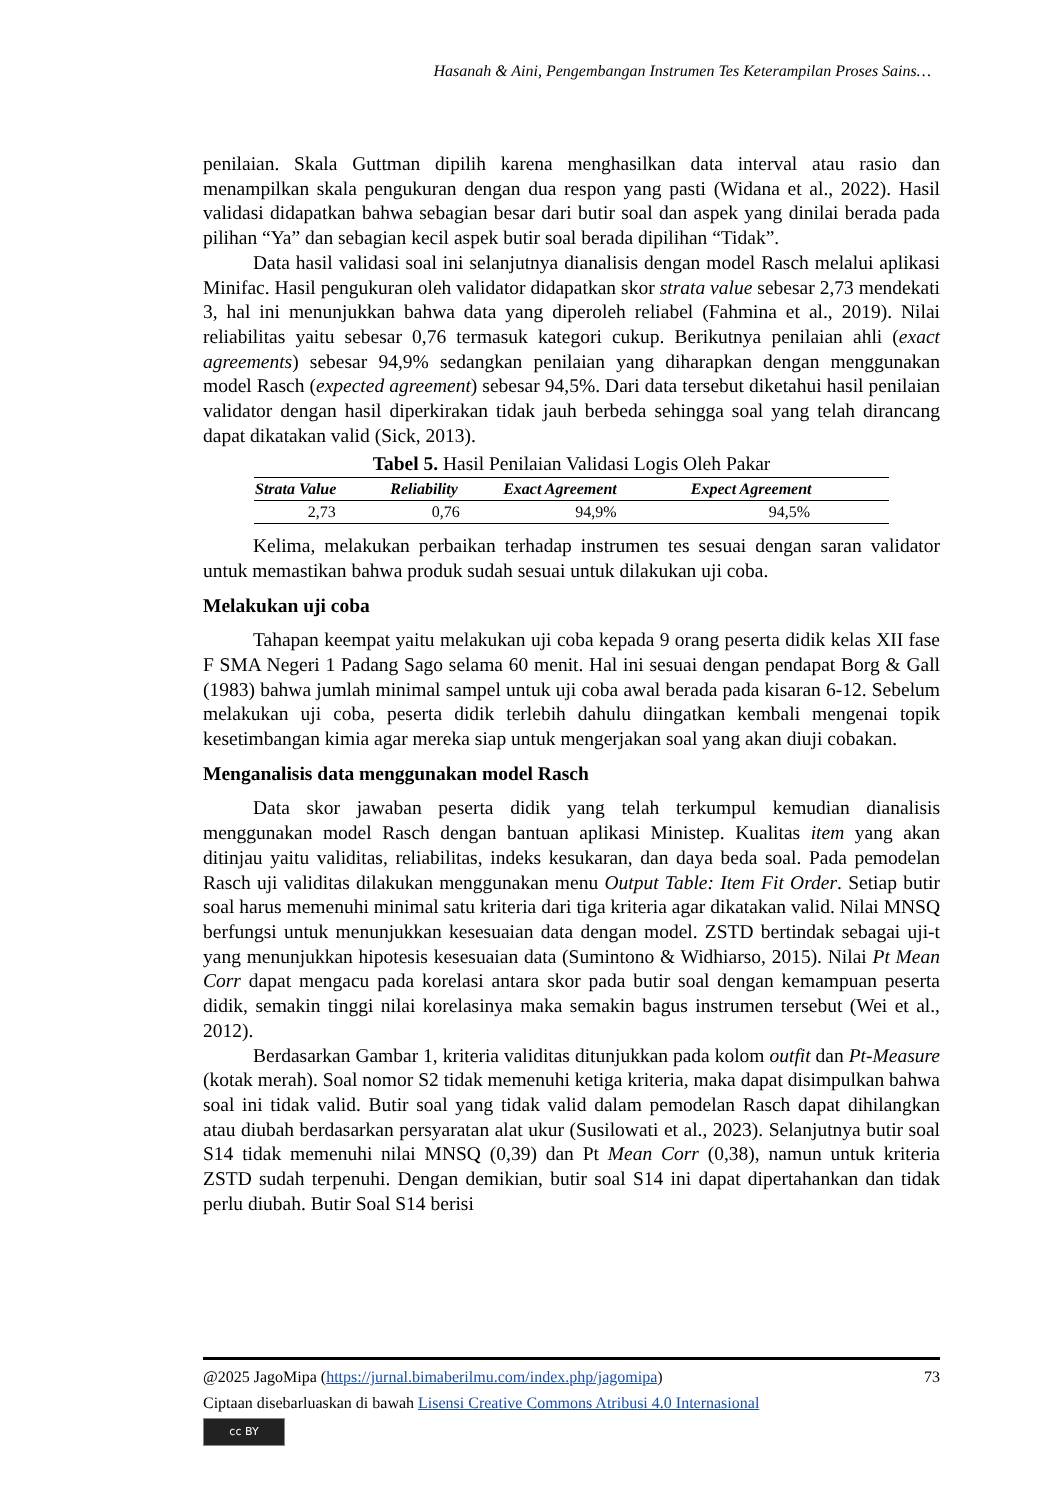Hasanah & Aini, Pengembangan Instrumen Tes Keterampilan Proses Sains…
penilaian. Skala Guttman dipilih karena menghasilkan data interval atau rasio dan menampilkan skala pengukuran dengan dua respon yang pasti (Widana et al., 2022). Hasil validasi didapatkan bahwa sebagian besar dari butir soal dan aspek yang dinilai berada pada pilihan “Ya” dan sebagian kecil aspek butir soal berada dipilihan “Tidak”.
Data hasil validasi soal ini selanjutnya dianalisis dengan model Rasch melalui aplikasi Minifac. Hasil pengukuran oleh validator didapatkan skor strata value sebesar 2,73 mendekati 3, hal ini menunjukkan bahwa data yang diperoleh reliabel (Fahmina et al., 2019). Nilai reliabilitas yaitu sebesar 0,76 termasuk kategori cukup. Berikutnya penilaian ahli (exact agreements) sebesar 94,9% sedangkan penilaian yang diharapkan dengan menggunakan model Rasch (expected agreement) sebesar 94,5%. Dari data tersebut diketahui hasil penilaian validator dengan hasil diperkirakan tidak jauh berbeda sehingga soal yang telah dirancang dapat dikatakan valid (Sick, 2013).
Tabel 5. Hasil Penilaian Validasi Logis Oleh Pakar
| Strata Value | Reliability | Exact Agreement | Expect Agreement |
| --- | --- | --- | --- |
| 2,73 | 0,76 | 94,9% | 94,5% |
Kelima, melakukan perbaikan terhadap instrumen tes sesuai dengan saran validator untuk memastikan bahwa produk sudah sesuai untuk dilakukan uji coba.
Melakukan uji coba
Tahapan keempat yaitu melakukan uji coba kepada 9 orang peserta didik kelas XII fase F SMA Negeri 1 Padang Sago selama 60 menit. Hal ini sesuai dengan pendapat Borg & Gall (1983) bahwa jumlah minimal sampel untuk uji coba awal berada pada kisaran 6-12. Sebelum melakukan uji coba, peserta didik terlebih dahulu diingatkan kembali mengenai topik kesetimbangan kimia agar mereka siap untuk mengerjakan soal yang akan diuji cobakan.
Menganalisis data menggunakan model Rasch
Data skor jawaban peserta didik yang telah terkumpul kemudian dianalisis menggunakan model Rasch dengan bantuan aplikasi Ministep. Kualitas item yang akan ditinjau yaitu validitas, reliabilitas, indeks kesukaran, dan daya beda soal. Pada pemodelan Rasch uji validitas dilakukan menggunakan menu Output Table: Item Fit Order. Setiap butir soal harus memenuhi minimal satu kriteria dari tiga kriteria agar dikatakan valid. Nilai MNSQ berfungsi untuk menunjukkan kesesuaian data dengan model. ZSTD bertindak sebagai uji-t yang menunjukkan hipotesis kesesuaian data (Sumintono & Widhiarso, 2015). Nilai Pt Mean Corr dapat mengacu pada korelasi antara skor pada butir soal dengan kemampuan peserta didik, semakin tinggi nilai korelasinya maka semakin bagus instrumen tersebut (Wei et al., 2012).
Berdasarkan Gambar 1, kriteria validitas ditunjukkan pada kolom outfit dan Pt-Measure (kotak merah). Soal nomor S2 tidak memenuhi ketiga kriteria, maka dapat disimpulkan bahwa soal ini tidak valid. Butir soal yang tidak valid dalam pemodelan Rasch dapat dihilangkan atau diubah berdasarkan persyaratan alat ukur (Susilowati et al., 2023). Selanjutnya butir soal S14 tidak memenuhi nilai MNSQ (0,39) dan Pt Mean Corr (0,38), namun untuk kriteria ZSTD sudah terpenuhi. Dengan demikian, butir soal S14 ini dapat dipertahankan dan tidak perlu diubah. Butir Soal S14 berisi
@2025 JagoMipa (https://jurnal.bimaberilmu.com/index.php/jagomipa) 73
Ciptaan disebarluaskan di bawah Lisensi Creative Commons Atribusi 4.0 Internasional
cc BY